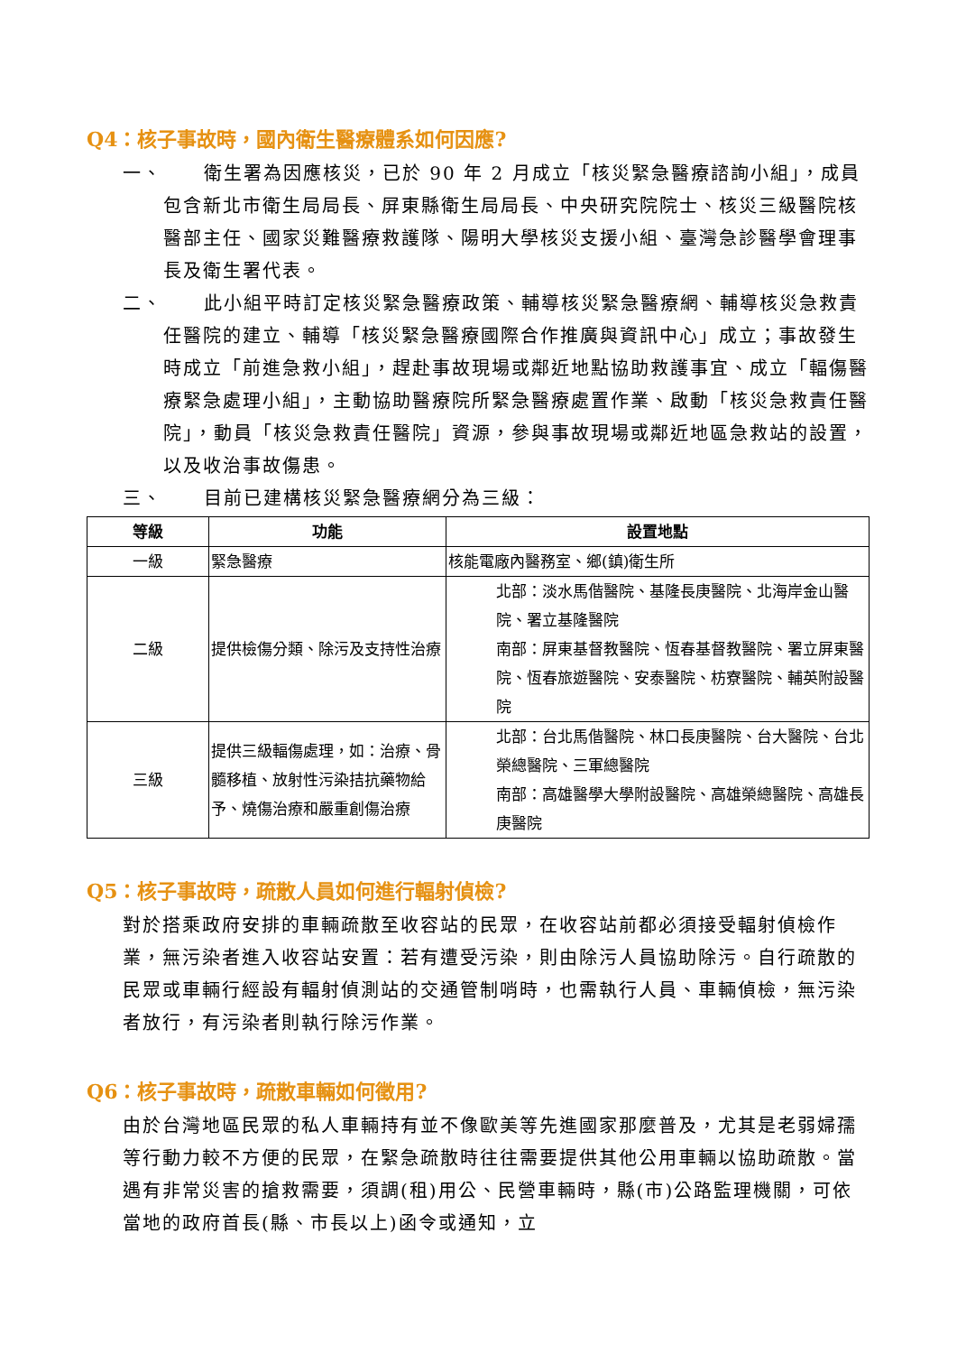Q4：核子事故時，國內衛生醫療體系如何因應?
一、 衛生署為因應核災，已於 90 年 2 月成立「核災緊急醫療諮詢小組」，成員包含新北市衛生局局長、屏東縣衛生局局長、中央研究院院士、核災三級醫院核醫部主任、國家災難醫療救護隊、陽明大學核災支援小組、臺灣急診醫學會理事長及衛生署代表。
二、 此小組平時訂定核災緊急醫療政策、輔導核災緊急醫療網、輔導核災急救責任醫院的建立、輔導「核災緊急醫療國際合作推廣與資訊中心」成立；事故發生時成立「前進急救小組」，趕赴事故現場或鄰近地點協助救護事宜、成立「輻傷醫療緊急處理小組」，主動協助醫療院所緊急醫療處置作業、啟動「核災急救責任醫院」，動員「核災急救責任醫院」資源，參與事故現場或鄰近地區急救站的設置，以及收治事故傷患。
三、 目前已建構核災緊急醫療網分為三級：
| 等級 | 功能 | 設置地點 |
| --- | --- | --- |
| 一級 | 緊急醫療 | 核能電廠內醫務室、鄉(鎮)衛生所 |
| 二級 | 提供檢傷分類、除污及支持性治療 | 北部：淡水馬偕醫院、基隆長庚醫院、北海岸金山醫院、署立基隆醫院 南部：屏東基督教醫院、恆春基督教醫院、署立屏東醫院、恆春旅遊醫院、安泰醫院、枋寮醫院、輔英附設醫院 |
| 三級 | 提供三級輻傷處理，如：治療、骨髓移植、放射性污染拮抗藥物給予、燒傷治療和嚴重創傷治療 | 北部：台北馬偕醫院、林口長庚醫院、台大醫院、台北榮總醫院、三軍總醫院 南部：高雄醫學大學附設醫院、高雄榮總醫院、高雄長庚醫院 |
Q5：核子事故時，疏散人員如何進行輻射偵檢?
對於搭乘政府安排的車輛疏散至收容站的民眾，在收容站前都必須接受輻射偵檢作業，無污染者進入收容站安置：若有遭受污染，則由除污人員協助除污。自行疏散的民眾或車輛行經設有輻射偵測站的交通管制哨時，也需執行人員、車輛偵檢，無污染者放行，有污染者則執行除污作業。
Q6：核子事故時，疏散車輛如何徵用?
由於台灣地區民眾的私人車輛持有並不像歐美等先進國家那麼普及，尤其是老弱婦孺等行動力較不方便的民眾，在緊急疏散時往往需要提供其他公用車輛以協助疏散。當遇有非常災害的搶救需要，須調(租)用公、民營車輛時，縣(市)公路監理機關，可依當地的政府首長(縣、市長以上)函令或通知，立